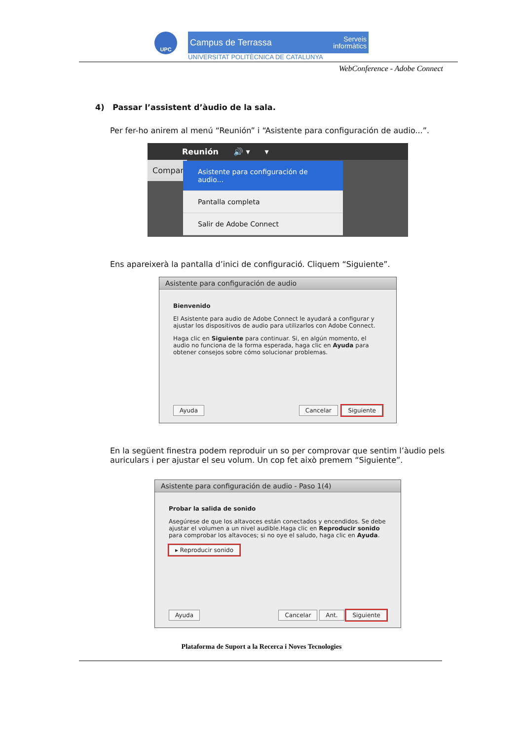UPC
Campus de Terrassa Serveis
informàtics
UNIVERSITAT POLITÈCNICA DE CATALUNYA
WebConference - Adobe Connect
4) Passar l’assistent d’àudio de la sala.
Per fer-ho anirem al menú “Reunión” i “Asistente para configuración de audio...”.
Reunión 🔊 ▾ ▾
Compart
Asistente para configuración de audio...
Pantalla completa
Salir de Adobe Connect
Ens apareixerà la pantalla d’inici de configuració. Cliquem “Siguiente”.
Asistente para configuración de audio
Bienvenido
El Asistente para audio de Adobe Connect le ayudará a configurar y ajustar los dispositivos de audio para utilizarlos con Adobe Connect.
Haga clic en Siguiente para continuar. Si, en algún momento, el audio no funciona de la forma esperada, haga clic en Ayuda para obtener consejos sobre cómo solucionar problemas.
Ayuda Cancelar Siguiente
En la següent finestra podem reproduir un so per comprovar que sentim l’àudio pels auriculars i per ajustar el seu volum. Un cop fet això premem “Siguiente”.
Asistente para configuración de audio - Paso 1(4)
Probar la salida de sonido
Asegúrese de que los altavoces están conectados y encendidos. Se debe ajustar el volumen a un nivel audible.Haga clic en Reproducir sonido para comprobar los altavoces; si no oye el saludo, haga clic en Ayuda.
▸ Reproducir sonido
Ayuda Cancelar Ant. Siguiente
Plataforma de Suport a la Recerca i Noves Tecnologies